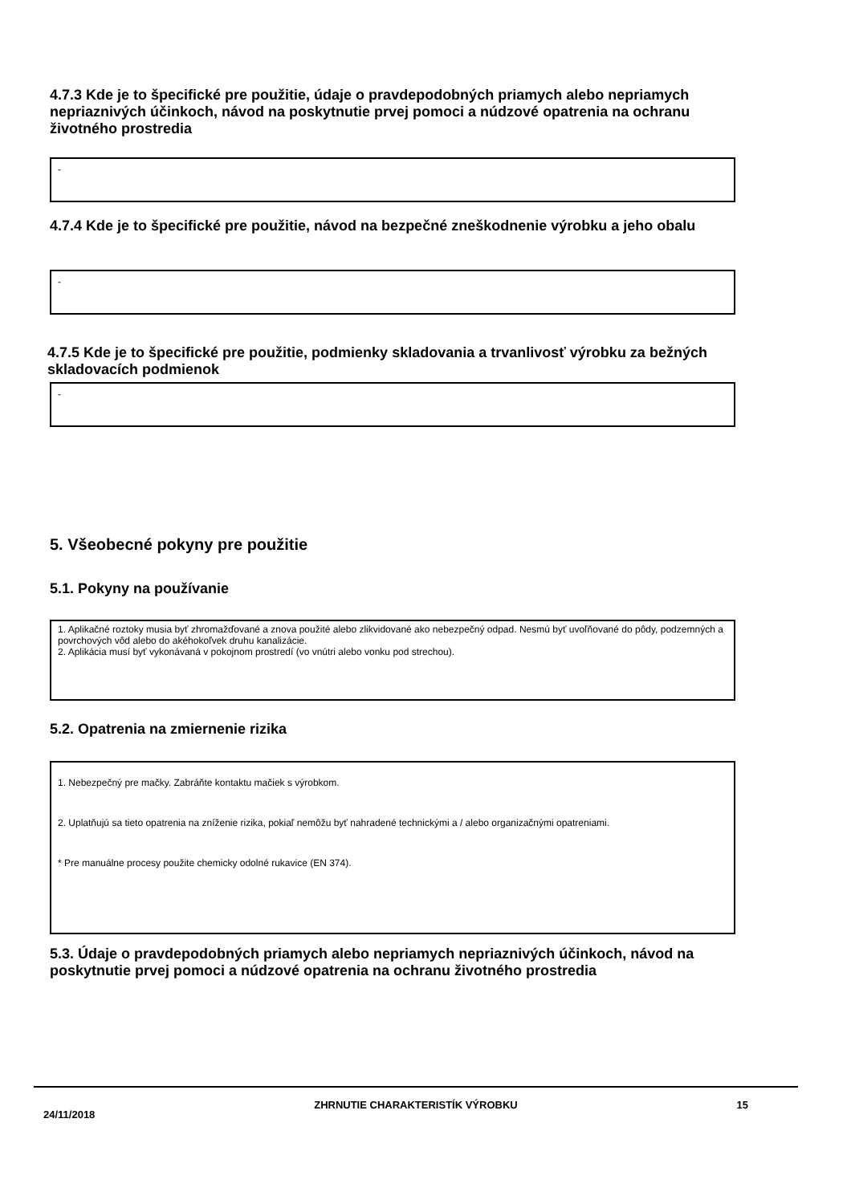4.7.3 Kde je to špecifické pre použitie, údaje o pravdepodobných priamych alebo nepriamych nepriaznivých účinkoch, návod na poskytnutie prvej pomoci a núdzové opatrenia na ochranu životného prostredia
-
4.7.4 Kde je to špecifické pre použitie, návod na bezpečné zneškodnenie výrobku a jeho obalu
-
4.7.5 Kde je to špecifické pre použitie, podmienky skladovania a trvanlivosť výrobku za bežných skladovacích podmienok
-
5. Všeobecné pokyny pre použitie
5.1. Pokyny na používanie
1. Aplikačné roztoky musia byť zhromažďované a znova použité alebo zlikvidované ako nebezpečný odpad. Nesmú byť uvoľňované do pôdy, podzemných a povrchových vôd alebo do akéhokoľvek druhu kanalizácie.
2. Aplikácia musí byť vykonávaná v pokojnom prostredí (vo vnútri alebo vonku pod strechou).
5.2. Opatrenia na zmiernenie rizika
1. Nebezpečný pre mačky. Zabráňte kontaktu mačiek s výrobkom.
2. Uplatňujú sa tieto opatrenia na zníženie rizika, pokiaľ nemôžu byť nahradené technickými a / alebo organizačnými opatreniami.
* Pre manuálne procesy použite chemicky odolné rukavice (EN 374).
5.3. Údaje o pravdepodobných priamych alebo nepriamych nepriaznivých účinkoch, návod na poskytnutie prvej pomoci a núdzové opatrenia na ochranu životného prostredia
24/11/2018 ZHRNUTIE CHARAKTERISTÍK VÝROBKU 15